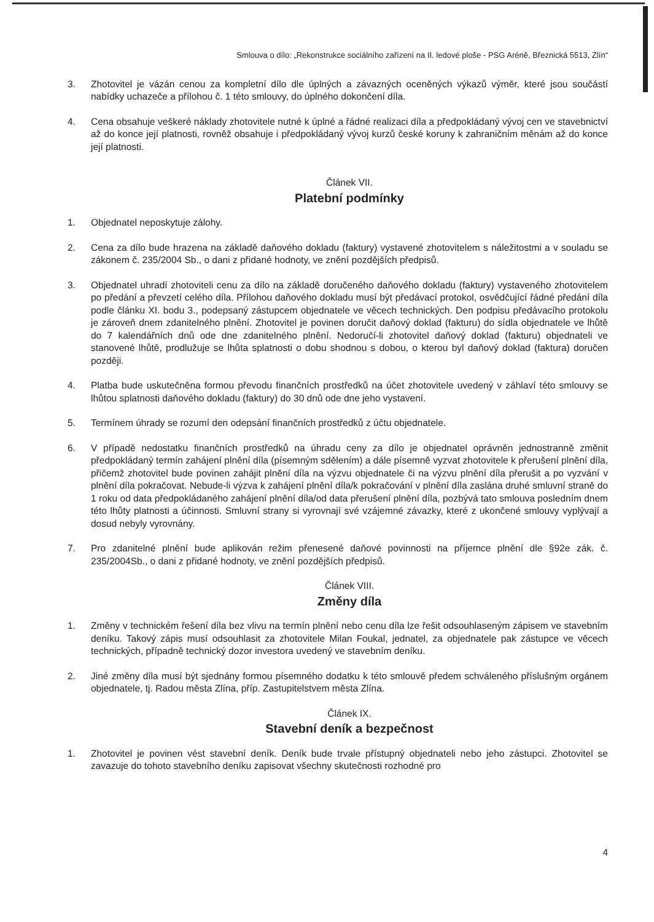Smlouva o dílo: „Rekonstrukce sociálního zařízení na II. ledové ploše - PSG Aréně, Březnická 5513, Zlín“
3. Zhotovitel je vázán cenou za kompletní dílo dle úplných a závazných oceněných výkazů výměr, které jsou součástí nabídky uchazeče a přílohou č. 1 této smlouvy, do úplného dokončení díla.
4. Cena obsahuje veškeré náklady zhotovitele nutné k úplné a řádné realizaci díla a předpokládaný vývoj cen ve stavebnictví až do konce její platnosti, rovněž obsahuje i předpokládaný vývoj kurzů české koruny k zahraničním měnám až do konce její platnosti.
Článek VII.
Platební podmínky
1. Objednatel neposkytuje zálohy.
2. Cena za dílo bude hrazena na základě daňového dokladu (faktury) vystavené zhotovitelem s náležitostmi a v souladu se zákonem č. 235/2004 Sb., o dani z přidané hodnoty, ve znění pozdějších předpisů.
3. Objednatel uhradí zhotoviteli cenu za dílo na základě doručeného daňového dokladu (faktury) vystaveného zhotovitelem po předání a převzetí celého díla. Přílohou daňového dokladu musí být předávací protokol, osvědčující řádné předání díla podle článku XI. bodu 3., podepsaný zástupcem objednatele ve věcech technických. Den podpisu předávacího protokolu je zároveň dnem zdanitelného plnění. Zhotovitel je povinen doručit daňový doklad (fakturu) do sídla objednatele ve lhůtě do 7 kalendářních dnů ode dne zdanitelného plnění. Nedoručí-li zhotovitel daňový doklad (fakturu) objednateli ve stanovené lhůtě, prodlužuje se lhůta splatnosti o dobu shodnou s dobou, o kterou byl daňový doklad (faktura) doručen později.
4. Platba bude uskutečněna formou převodu finančních prostředků na účet zhotovitele uvedený v záhlaví této smlouvy se lhůtou splatnosti daňového dokladu (faktury) do 30 dnů ode dne jeho vystavení.
5. Termínem úhrady se rozumí den odepsání finančních prostředků z účtu objednatele.
6. V případě nedostatku finančních prostředků na úhradu ceny za dílo je objednatel oprávněn jednostranně změnit předpokládaný termín zahájení plnění díla (písemným sdělením) a dále písemně vyzvat zhotovitele k přerušení plnění díla, přičemž zhotovitel bude povinen zahájit plnění díla na výzvu objednatele či na výzvu plnění díla přerušit a po vyzvání v plnění díla pokračovat. Nebude-li výzva k zahájení plnění díla/k pokračování v plnění díla zaslána druhé smluvní straně do 1 roku od data předpokládaného zahájení plnění díla/od data přerušení plnění díla, pozbývá tato smlouva posledním dnem této lhůty platnosti a účinnosti. Smluvní strany si vyrovnají své vzájemné závazky, které z ukončené smlouvy vyplývají a dosud nebyly vyrovnány.
7. Pro zdanitelné plnění bude aplikován režim přenesené daňové povinnosti na příjemce plnění dle §92e zák. č. 235/2004Sb., o dani z přidané hodnoty, ve znění pozdějších předpisů.
Článek VIII.
Změny díla
1. Změny v technickém řešení díla bez vlivu na termín plnění nebo cenu díla lze řešit odsouhlaseným zápisem ve stavebním deníku. Takový zápis musí odsouhlasit za zhotovitele Milan Foukal, jednatel, za objednatele pak zástupce ve věcech technických, případně technický dozor investora uvedený ve stavebním deníku.
2. Jiné změny díla musí být sjednány formou písemného dodatku k této smlouvě předem schváleného příslušným orgánem objednatele, tj. Radou města Zlína, příp. Zastupitelstvem města Zlína.
Článek IX.
Stavební deník a bezpečnost
1. Zhotovitel je povinen vést stavební deník. Deník bude trvale přístupný objednateli nebo jeho zástupci. Zhotovitel se zavazuje do tohoto stavebního deníku zapisovat všechny skutečnosti rozhodné pro
4